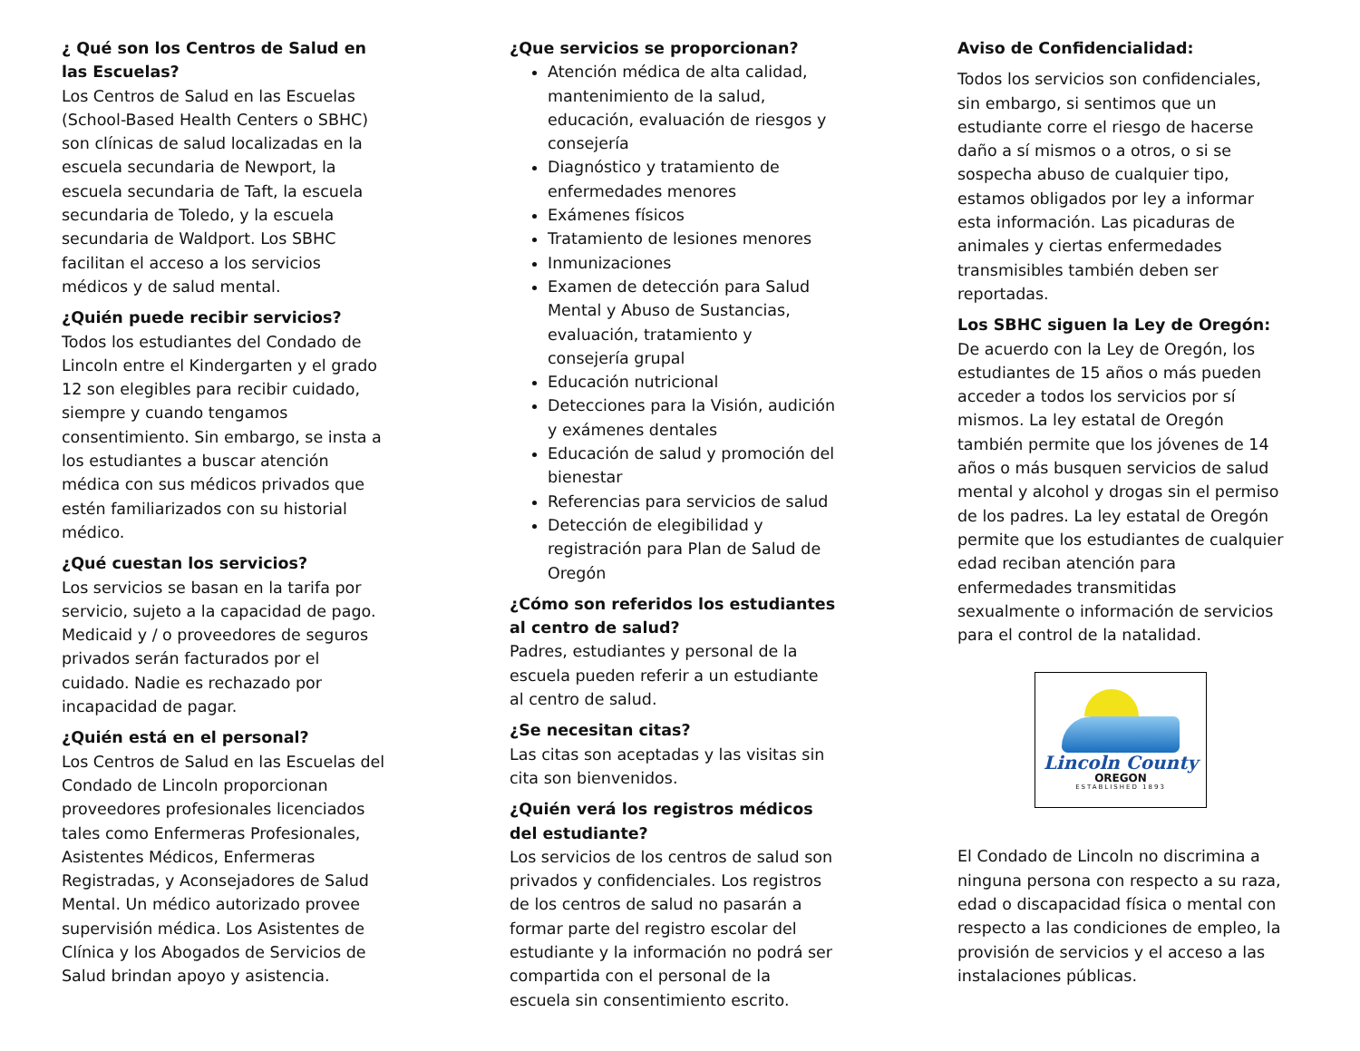¿ Qué son los Centros de Salud en las Escuelas?
Los Centros de Salud en las Escuelas (School-Based Health Centers o SBHC) son clínicas de salud localizadas en la escuela secundaria de Newport, la escuela secundaria de Taft, la escuela secundaria de Toledo, y la escuela secundaria de Waldport. Los SBHC facilitan el acceso a los servicios médicos y de salud mental.
¿Quién puede recibir servicios?
Todos los estudiantes del Condado de Lincoln entre el Kindergarten y el grado 12 son elegibles para recibir cuidado, siempre y cuando tengamos consentimiento. Sin embargo, se insta a los estudiantes a buscar atención médica con sus médicos privados que estén familiarizados con su historial médico.
¿Qué cuestan los servicios?
Los servicios se basan en la tarifa por servicio, sujeto a la capacidad de pago. Medicaid y / o proveedores de seguros privados serán facturados por el cuidado. Nadie es rechazado por incapacidad de pagar.
¿Quién está en el personal?
Los Centros de Salud en las Escuelas del Condado de Lincoln proporcionan proveedores profesionales licenciados tales como Enfermeras Profesionales, Asistentes Médicos, Enfermeras Registradas, y Aconsejadores de Salud Mental. Un médico autorizado provee supervisión médica. Los Asistentes de Clínica y los Abogados de Servicios de Salud brindan apoyo y asistencia.
¿Que servicios se proporcionan?
Atención médica de alta calidad, mantenimiento de la salud, educación, evaluación de riesgos y consejería
Diagnóstico y tratamiento de enfermedades menores
Exámenes físicos
Tratamiento de lesiones menores
Inmunizaciones
Examen de detección para Salud Mental y Abuso de Sustancias, evaluación, tratamiento y consejería grupal
Educación nutricional
Detecciones para la Visión, audición y exámenes dentales
Educación de salud y promoción del bienestar
Referencias para servicios de salud
Detección de elegibilidad y registración para Plan de Salud de Oregón
¿Cómo son referidos los estudiantes al centro de salud?
Padres, estudiantes y personal de la escuela pueden referir a un estudiante al centro de salud.
¿Se necesitan citas?
Las citas son aceptadas y las visitas sin cita son bienvenidos.
¿Quién verá los registros médicos del estudiante?
Los servicios de los centros de salud son privados y confidenciales. Los registros de los centros de salud no pasarán a formar parte del registro escolar del estudiante y la información no podrá ser compartida con el personal de la escuela sin consentimiento escrito.
Aviso de Confidencialidad:
Todos los servicios son confidenciales, sin embargo, si sentimos que un estudiante corre el riesgo de hacerse daño a sí mismos o a otros, o si se sospecha abuso de cualquier tipo, estamos obligados por ley a informar esta información. Las picaduras de animales y ciertas enfermedades transmisibles también deben ser reportadas.
Los SBHC siguen la Ley de Oregón:
De acuerdo con la Ley de Oregón, los estudiantes de 15 años o más pueden acceder a todos los servicios por sí mismos. La ley estatal de Oregón también permite que los jóvenes de 14 años o más busquen servicios de salud mental y alcohol y drogas sin el permiso de los padres. La ley estatal de Oregón permite que los estudiantes de cualquier edad reciban atención para enfermedades transmitidas sexualmente o información de servicios para el control de la natalidad.
Lincoln County
OREGON
ESTABLISHED 1893
El Condado de Lincoln no discrimina a ninguna persona con respecto a su raza, edad o discapacidad física o mental con respecto a las condiciones de empleo, la provisión de servicios y el acceso a las instalaciones públicas.